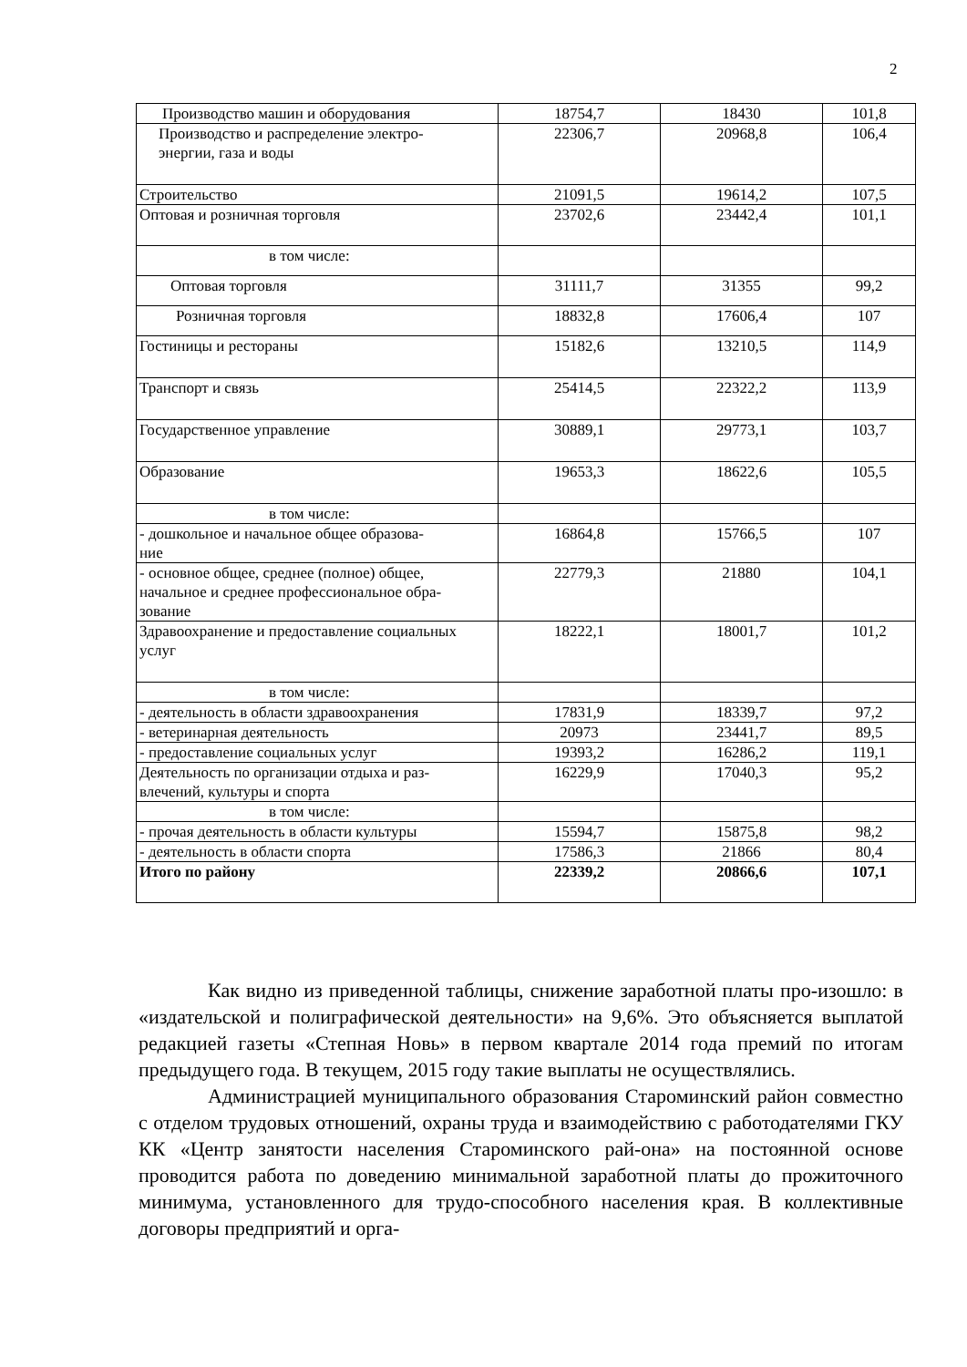2
| Производство машин и оборудования | 18754,7 | 18430 | 101,8 |
| Производство и распределение электро- энергии, газа и воды | 22306,7 | 20968,8 | 106,4 |
| Строительство | 21091,5 | 19614,2 | 107,5 |
| Оптовая и розничная торговля | 23702,6 | 23442,4 | 101,1 |
| в том числе: | | | |
| Оптовая торговля | 31111,7 | 31355 | 99,2 |
| Розничная торговля | 18832,8 | 17606,4 | 107 |
| Гостиницы и рестораны | 15182,6 | 13210,5 | 114,9 |
| Транспорт и связь | 25414,5 | 22322,2 | 113,9 |
| Государственное управление | 30889,1 | 29773,1 | 103,7 |
| Образование | 19653,3 | 18622,6 | 105,5 |
| в том числе: | | | |
| - дошкольное и начальное общее образова- ние | 16864,8 | 15766,5 | 107 |
| - основное общее, среднее (полное) общее, начальное и среднее профессиональное обра- зование | 22779,3 | 21880 | 104,1 |
| Здравоохранение и предоставление социальных услуг | 18222,1 | 18001,7 | 101,2 |
| в том числе: | | | |
| - деятельность в области здравоохранения | 17831,9 | 18339,7 | 97,2 |
| - ветеринарная деятельность | 20973 | 23441,7 | 89,5 |
| - предоставление социальных услуг | 19393,2 | 16286,2 | 119,1 |
| Деятельность по организации отдыха и раз- влечений, культуры и спорта | 16229,9 | 17040,3 | 95,2 |
| в том числе: | | | |
| - прочая деятельность в области культуры | 15594,7 | 15875,8 | 98,2 |
| - деятельность в области спорта | 17586,3 | 21866 | 80,4 |
| Итого по району | 22339,2 | 20866,6 | 107,1 |
Как видно из приведенной таблицы, снижение заработной платы про-изошло: в «издательской и полиграфической деятельности» на 9,6%. Это объясняется выплатой редакцией газеты «Степная Новь» в первом квартале 2014 года премий по итогам предыдущего года. В текущем, 2015 году такие выплаты не осуществлялись.
Администрацией муниципального образования Староминский район совместно с отделом трудовых отношений, охраны труда и взаимодействию с работодателями ГКУ КК «Центр занятости населения Староминского рай-она» на постоянной основе проводится работа по доведению минимальной заработной платы до прожиточного минимума, установленного для трудо-способного населения края. В коллективные договоры предприятий и орга-